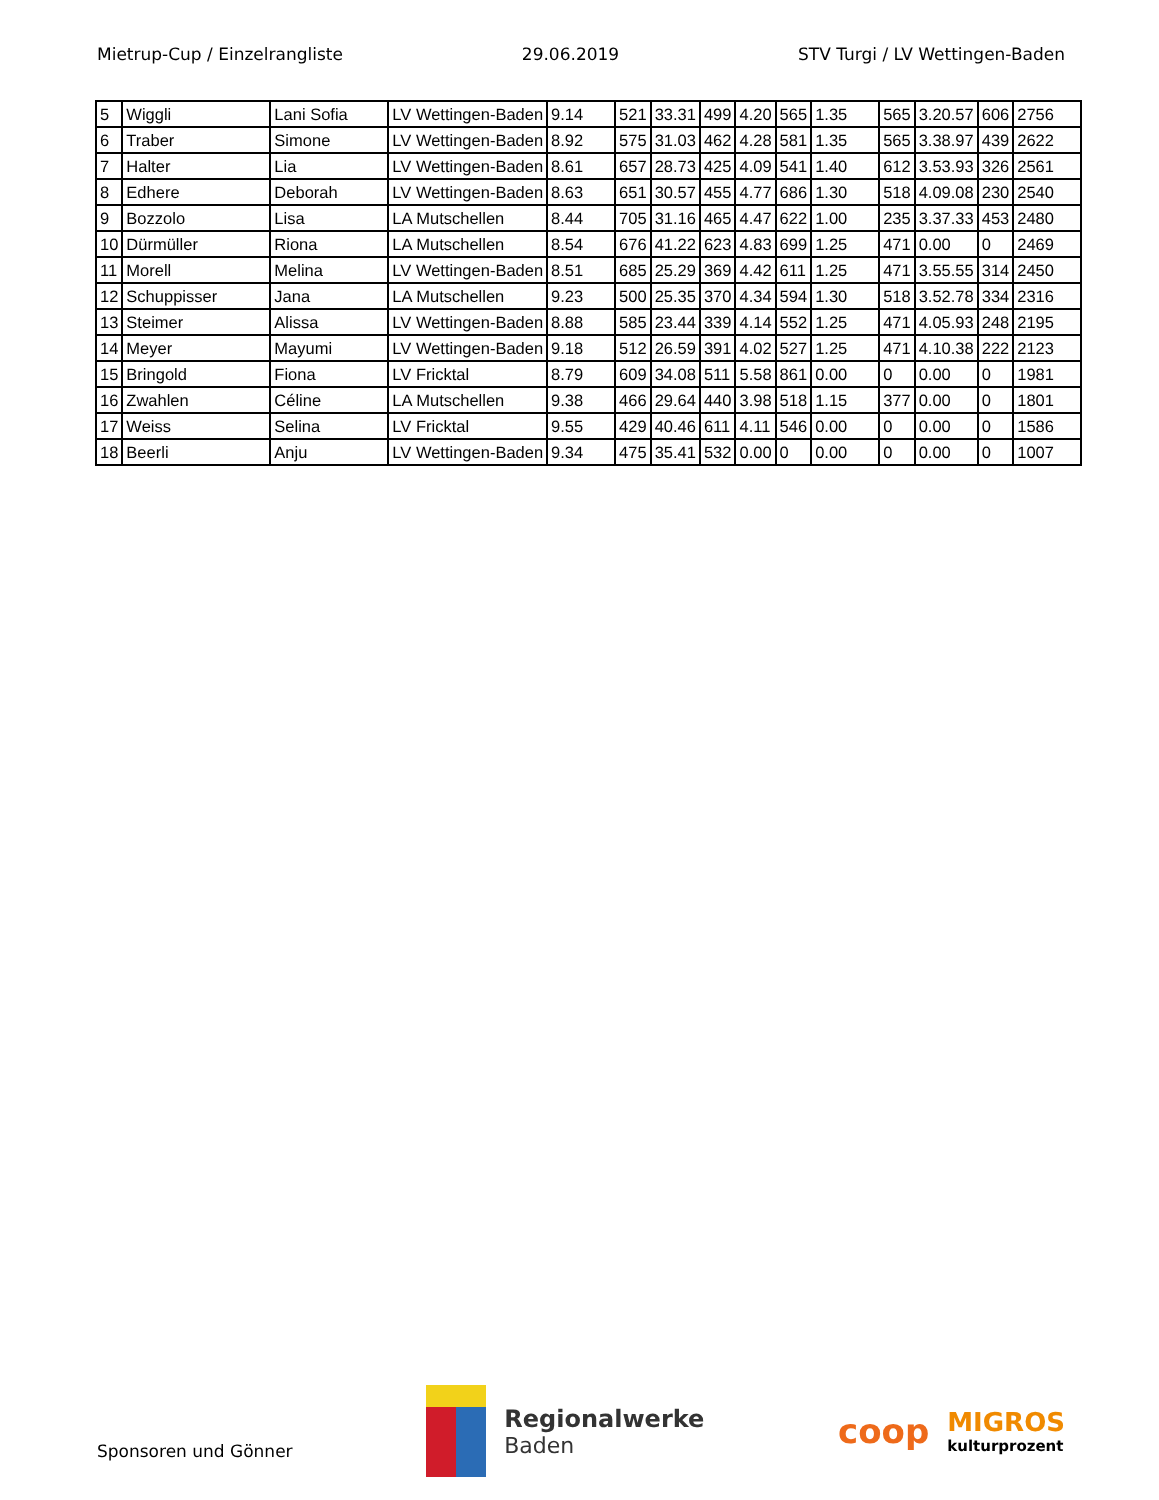Mietrup-Cup / Einzelrangliste 29.06.2019 STV Turgi / LV Wettingen-Baden
| 5 | Wiggli | Lani Sofia | LV Wettingen-Baden | 9.14 | 521 | 33.31 | 499 | 4.20 | 565 | 1.35 | 565 | 3.20.57 | 606 | 2756 |
| 6 | Traber | Simone | LV Wettingen-Baden | 8.92 | 575 | 31.03 | 462 | 4.28 | 581 | 1.35 | 565 | 3.38.97 | 439 | 2622 |
| 7 | Halter | Lia | LV Wettingen-Baden | 8.61 | 657 | 28.73 | 425 | 4.09 | 541 | 1.40 | 612 | 3.53.93 | 326 | 2561 |
| 8 | Edhere | Deborah | LV Wettingen-Baden | 8.63 | 651 | 30.57 | 455 | 4.77 | 686 | 1.30 | 518 | 4.09.08 | 230 | 2540 |
| 9 | Bozzolo | Lisa | LA Mutschellen | 8.44 | 705 | 31.16 | 465 | 4.47 | 622 | 1.00 | 235 | 3.37.33 | 453 | 2480 |
| 10 | Dürmüller | Riona | LA Mutschellen | 8.54 | 676 | 41.22 | 623 | 4.83 | 699 | 1.25 | 471 | 0.00 | 0 | 2469 |
| 11 | Morell | Melina | LV Wettingen-Baden | 8.51 | 685 | 25.29 | 369 | 4.42 | 611 | 1.25 | 471 | 3.55.55 | 314 | 2450 |
| 12 | Schuppisser | Jana | LA Mutschellen | 9.23 | 500 | 25.35 | 370 | 4.34 | 594 | 1.30 | 518 | 3.52.78 | 334 | 2316 |
| 13 | Steimer | Alissa | LV Wettingen-Baden | 8.88 | 585 | 23.44 | 339 | 4.14 | 552 | 1.25 | 471 | 4.05.93 | 248 | 2195 |
| 14 | Meyer | Mayumi | LV Wettingen-Baden | 9.18 | 512 | 26.59 | 391 | 4.02 | 527 | 1.25 | 471 | 4.10.38 | 222 | 2123 |
| 15 | Bringold | Fiona | LV Fricktal | 8.79 | 609 | 34.08 | 511 | 5.58 | 861 | 0.00 | 0 | 0.00 | 0 | 1981 |
| 16 | Zwahlen | Céline | LA Mutschellen | 9.38 | 466 | 29.64 | 440 | 3.98 | 518 | 1.15 | 377 | 0.00 | 0 | 1801 |
| 17 | Weiss | Selina | LV Fricktal | 9.55 | 429 | 40.46 | 611 | 4.11 | 546 | 0.00 | 0 | 0.00 | 0 | 1586 |
| 18 | Beerli | Anju | LV Wettingen-Baden | 9.34 | 475 | 35.41 | 532 | 0.00 | 0 | 0.00 | 0 | 0.00 | 0 | 1007 |
Sponsoren und Gönner
Regionalwerke
Baden
coop
MIGROS
kulturprozent